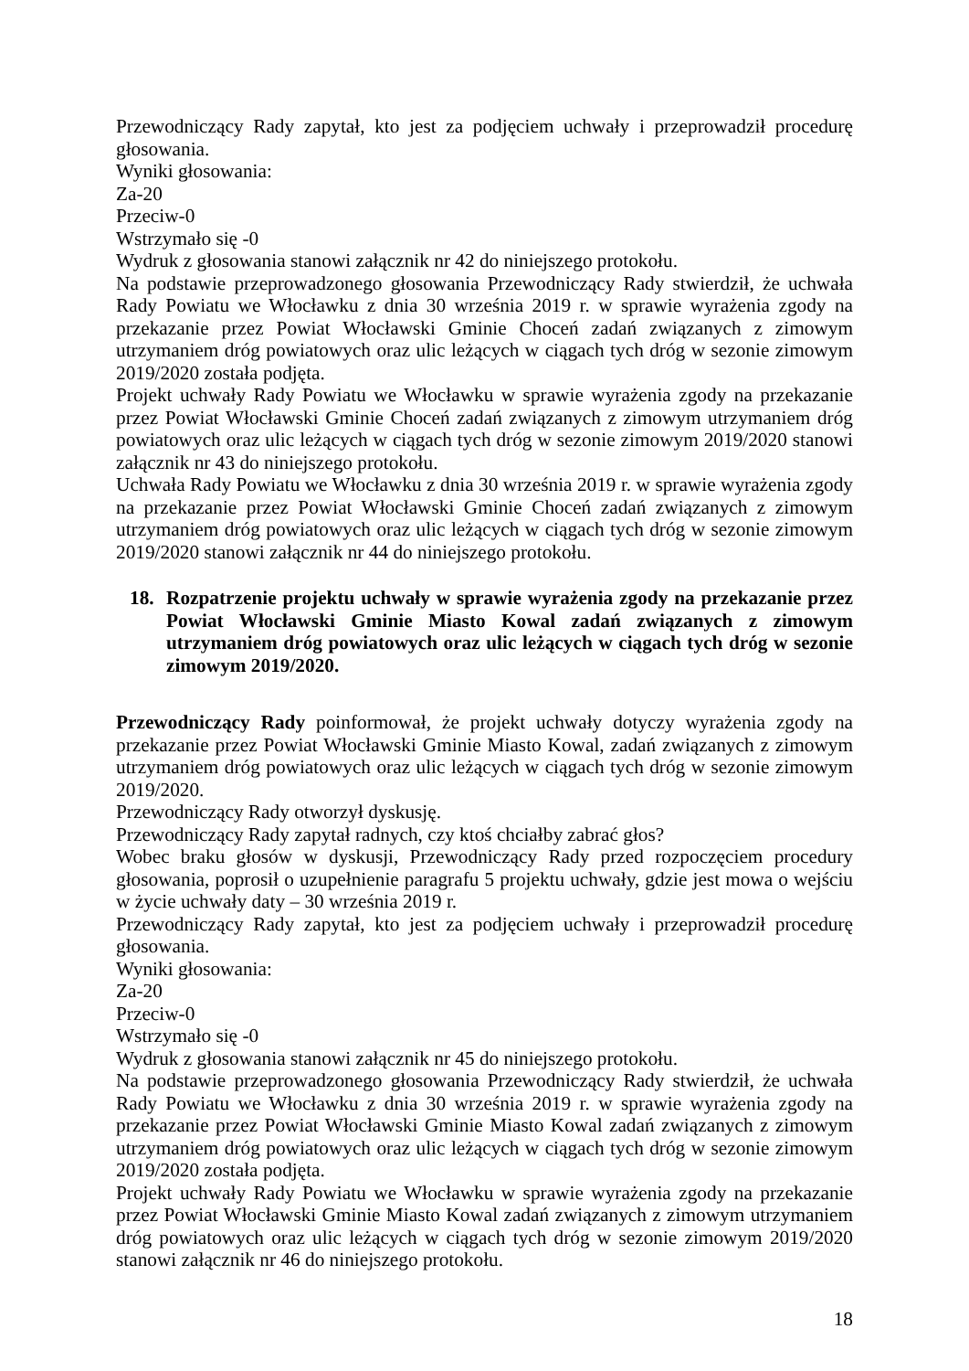Przewodniczący Rady zapytał, kto jest za podjęciem uchwały i przeprowadził procedurę głosowania.
Wyniki głosowania:
Za-20
Przeciw-0
Wstrzymało się -0
Wydruk z głosowania stanowi załącznik nr 42 do niniejszego protokołu.
Na podstawie przeprowadzonego głosowania Przewodniczący Rady stwierdził, że uchwała Rady Powiatu we Włocławku z dnia 30 września 2019 r. w sprawie wyrażenia zgody na przekazanie przez Powiat Włocławski Gminie Choceń zadań związanych z zimowym utrzymaniem dróg powiatowych oraz ulic leżących w ciągach tych dróg w sezonie zimowym 2019/2020 została podjęta.
Projekt uchwały Rady Powiatu we Włocławku w sprawie wyrażenia zgody na przekazanie przez Powiat Włocławski Gminie Choceń zadań związanych z zimowym utrzymaniem dróg powiatowych oraz ulic leżących w ciągach tych dróg w sezonie zimowym 2019/2020 stanowi załącznik nr 43 do niniejszego protokołu.
Uchwała Rady Powiatu we Włocławku z dnia 30 września 2019 r. w sprawie wyrażenia zgody na przekazanie przez Powiat Włocławski Gminie Choceń zadań związanych z zimowym utrzymaniem dróg powiatowych oraz ulic leżących w ciągach tych dróg w sezonie zimowym 2019/2020 stanowi załącznik nr 44 do niniejszego protokołu.
18. Rozpatrzenie projektu uchwały w sprawie wyrażenia zgody na przekazanie przez Powiat Włocławski Gminie Miasto Kowal zadań związanych z zimowym utrzymaniem dróg powiatowych oraz ulic leżących w ciągach tych dróg w sezonie zimowym 2019/2020.
Przewodniczący Rady poinformował, że projekt uchwały dotyczy wyrażenia zgody na przekazanie przez Powiat Włocławski Gminie Miasto Kowal, zadań związanych z zimowym utrzymaniem dróg powiatowych oraz ulic leżących w ciągach tych dróg w sezonie zimowym 2019/2020.
Przewodniczący Rady otworzył dyskusję.
Przewodniczący Rady zapytał radnych, czy ktoś chciałby zabrać głos?
Wobec braku głosów w dyskusji, Przewodniczący Rady przed rozpoczęciem procedury głosowania, poprosił o uzupełnienie paragrafu 5 projektu uchwały, gdzie jest mowa o wejściu w życie uchwały daty – 30 września 2019 r.
Przewodniczący Rady zapytał, kto jest za podjęciem uchwały i przeprowadził procedurę głosowania.
Wyniki głosowania:
Za-20
Przeciw-0
Wstrzymało się -0
Wydruk z głosowania stanowi załącznik nr 45 do niniejszego protokołu.
Na podstawie przeprowadzonego głosowania Przewodniczący Rady stwierdził, że uchwała Rady Powiatu we Włocławku z dnia 30 września 2019 r. w sprawie wyrażenia zgody na przekazanie przez Powiat Włocławski Gminie Miasto Kowal zadań związanych z zimowym utrzymaniem dróg powiatowych oraz ulic leżących w ciągach tych dróg w sezonie zimowym 2019/2020 została podjęta.
Projekt uchwały Rady Powiatu we Włocławku w sprawie wyrażenia zgody na przekazanie przez Powiat Włocławski Gminie Miasto Kowal zadań związanych z zimowym utrzymaniem dróg powiatowych oraz ulic leżących w ciągach tych dróg w sezonie zimowym 2019/2020 stanowi załącznik nr 46 do niniejszego protokołu.
18